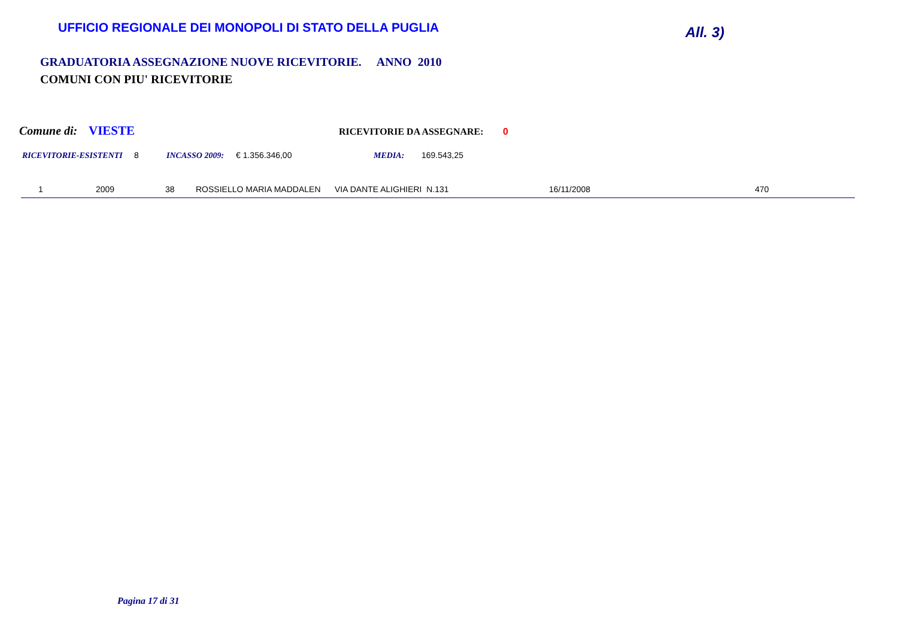UFFICIO REGIONALE DEI MONOPOLI DI STATO DELLA PUGLIA
All. 3)
GRADUATORIA ASSEGNAZIONE NUOVE RICEVITORIE. ANNO 2010
COMUNI CON PIU' RICEVITORIE
Comune di: VIESTE RICEVITORIE DA ASSEGNARE: 0
RICEVITORIE-ESISTENTI 8 INCASSO 2009: € 1.356.346,00 MEDIA: 169.543,25
| 1 | 2009 | 38 | ROSSIELLO MARIA MADDALEN | VIA DANTE ALIGHIERI N.131 | 16/11/2008 | 470 |
Pagina 17 di 31